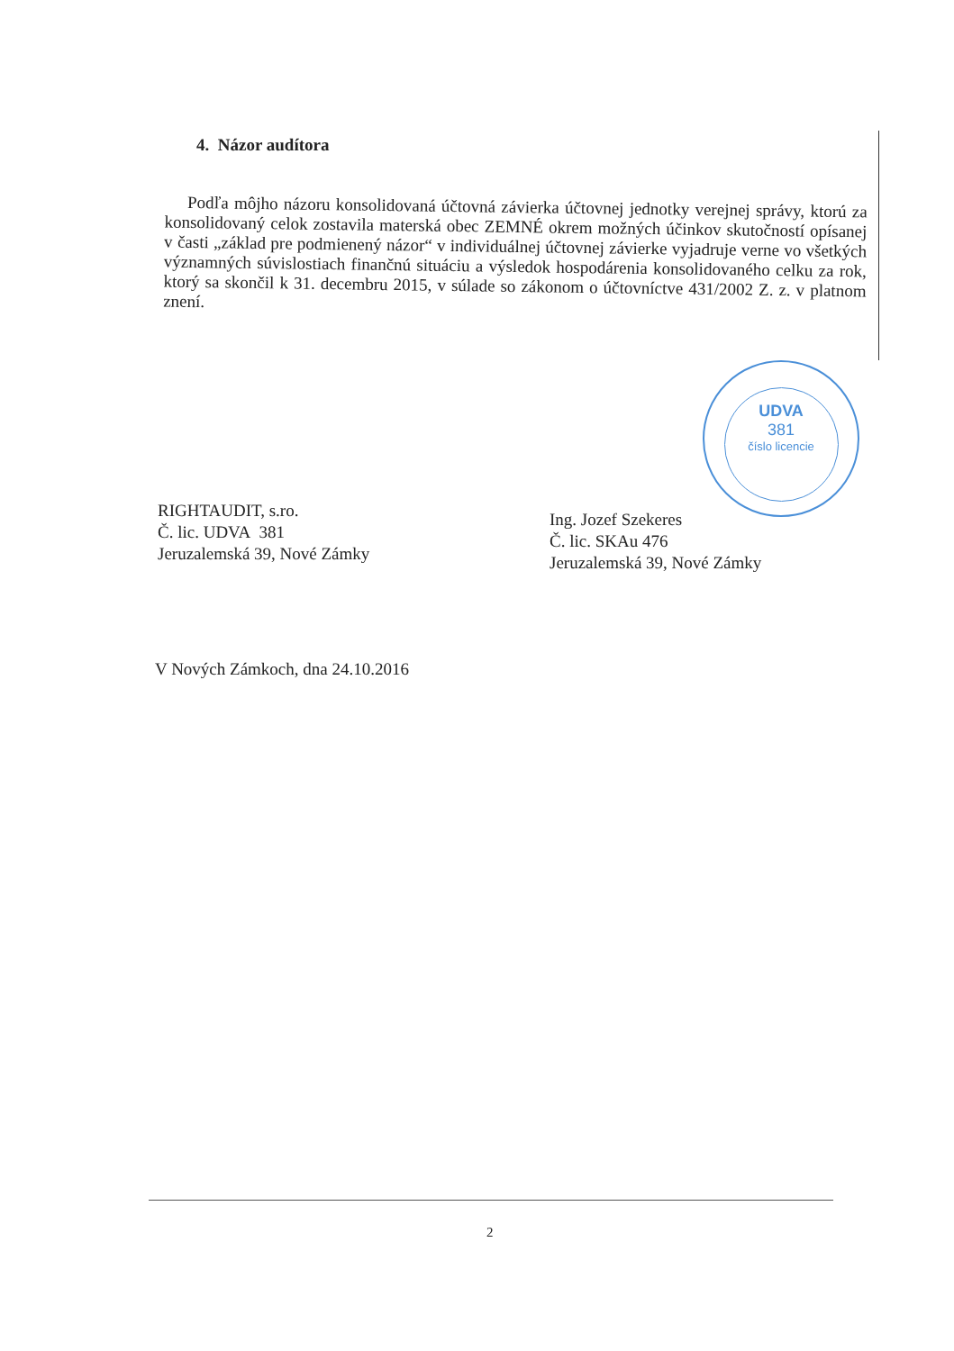4. Názor audítora
Podľa môjho názoru konsolidovaná účtovná závierka účtovnej jednotky verejnej správy, ktorú za konsolidovaný celok zostavila materská obec ZEMNÉ okrem možných účinkov skutočností opísanej v časti „základ pre podmienený názor“ v individuálnej účtovnej závierke vyjadruje verne vo všetkých významných súvislostiach finančnú situáciu a výsledok hospodárenia konsolidovaného celku za rok, ktorý sa skončil k 31. decembru 2015, v súlade so zákonom o účtovníctve 431/2002 Z. z. v platnom znení.
UDVA
381
číslo licencie
RIGHTAUDIT, s.ro.
Č. lic. UDVA 381
Jeruzalemská 39, Nové Zámky
Ing. Jozef Szekeres
Č. lic. SKAu 476
Jeruzalemská 39, Nové Zámky
V Nových Zámkoch, dna 24.10.2016
2